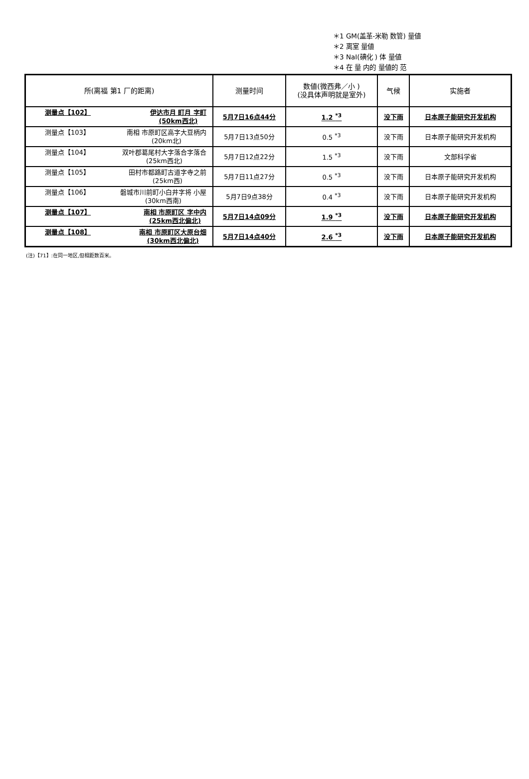＊1 GM(盖革-米勒 数管) 量値
＊2 离室 量値
＊3 NaI(碘化 ) 体 量値
＊4 在 量 内的 量値的 范
| 所(离福 第1 厂的距离) | 测量时间 | 数値(微西弗／小 ) (没具体声明就是室外) | 气候 | 实施者 |
| --- | --- | --- | --- | --- |
| 测量点【102】 伊达市月 町月 字町 (50km西北) | 5月7日16点44分 | 1.2 <sup>*3</sup> | 没下雨 | 日本原子能研究开发机构 |
| 测量点【103】 南相 市原町区高字大豆柄内 (20km北) | 5月7日13点50分 | 0.5 <sup>*3</sup> | 没下雨 | 日本原子能研究开发机构 |
| 测量点【104】 双叶郡葛尾村大字落合字落合 (25km西北) | 5月7日12点22分 | 1.5 <sup>*3</sup> | 没下雨 | 文部科学省 |
| 测量点【105】 田村市都路町古道字寺之前 (25km西) | 5月7日11点27分 | 0.5 <sup>*3</sup> | 没下雨 | 日本原子能研究开发机构 |
| 测量点【106】 磐城市川前町小白井字将 小屋 (30km西南) | 5月7日9点38分 | 0.4 <sup>*3</sup> | 没下雨 | 日本原子能研究开发机构 |
| 测量点【107】 南相 市原町区 字中内 (25km西北偏北) | 5月7日14点09分 | 1.9 <sup>*3</sup> | 没下雨 | 日本原子能研究开发机构 |
| 测量点【108】 南相 市原町区大原台畑 (30km西北偏北) | 5月7日14点40分 | 2.6 <sup>*3</sup> | 没下雨 | 日本原子能研究开发机构 |
(注)【71】:在同一地区,但相距数百米。